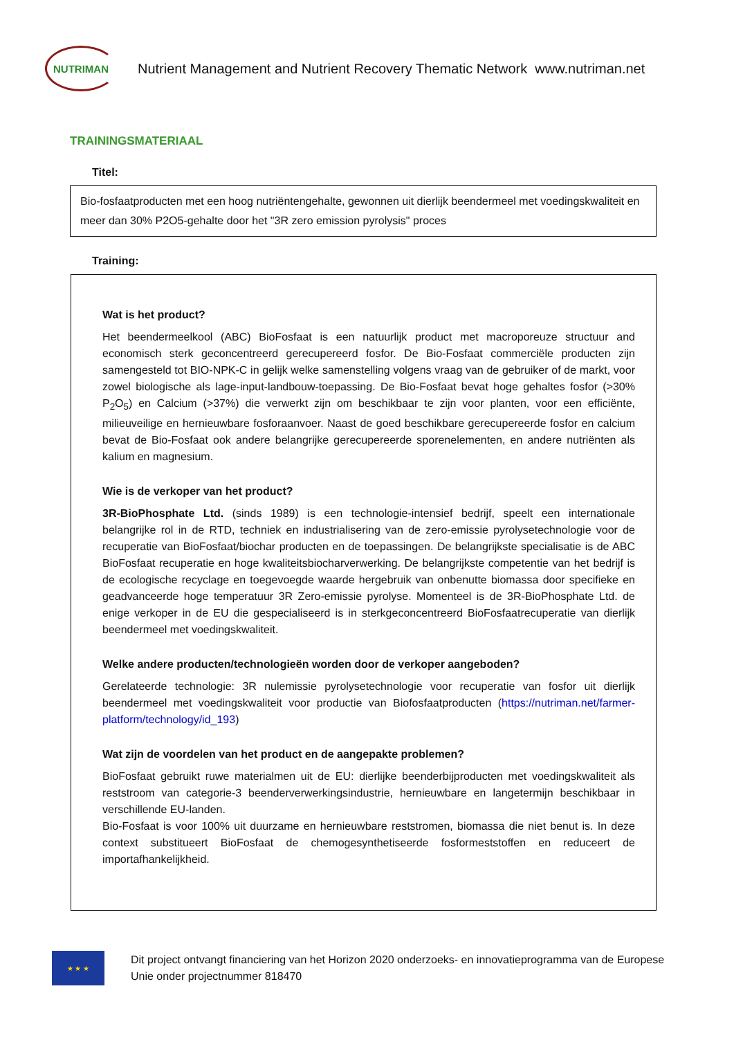NUTRIMAN
Nutrient Management and Nutrient Recovery Thematic Network www.nutriman.net
TRAININGSMATERIAAL
Titel:
Bio-fosfaatproducten met een hoog nutriëntengehalte, gewonnen uit dierlijk beendermeel met voedingskwaliteit en meer dan 30% P2O5-gehalte door het "3R zero emission pyrolysis" proces
Training:
Wat is het product?
Het beendermeelkool (ABC) BioFosfaat is een natuurlijk product met macroporeuze structuur and economisch sterk geconcentreerd gerecupereerd fosfor. De Bio-Fosfaat commerciële producten zijn samengesteld tot BIO-NPK-C in gelijk welke samenstelling volgens vraag van de gebruiker of de markt, voor zowel biologische als lage-input-landbouw-toepassing. De Bio-Fosfaat bevat hoge gehaltes fosfor (>30% P<sub>2</sub>O<sub>5</sub>) en Calcium (>37%) die verwerkt zijn om beschikbaar te zijn voor planten, voor een efficiënte, milieuveilige en hernieuwbare fosforaanvoer. Naast de goed beschikbare gerecupereerde fosfor en calcium bevat de Bio-Fosfaat ook andere belangrijke gerecupereerde sporenelementen, en andere nutriënten als kalium en magnesium.
Wie is de verkoper van het product?
3R-BioPhosphate Ltd. (sinds 1989) is een technologie-intensief bedrijf, speelt een internationale belangrijke rol in de RTD, techniek en industrialisering van de zero-emissie pyrolysetechnologie voor de recuperatie van BioFosfaat/biochar producten en de toepassingen. De belangrijkste specialisatie is de ABC BioFosfaat recuperatie en hoge kwaliteitsbiocharverwerking. De belangrijkste competentie van het bedrijf is de ecologische recyclage en toegevoegde waarde hergebruik van onbenutte biomassa door specifieke en geadvanceerde hoge temperatuur 3R Zero-emissie pyrolyse. Momenteel is de 3R-BioPhosphate Ltd. de enige verkoper in de EU die gespecialiseerd is in sterkgeconcentreerd BioFosfaatrecuperatie van dierlijk beendermeel met voedingskwaliteit.
Welke andere producten/technologieën worden door de verkoper aangeboden?
Gerelateerde technologie: 3R nulemissie pyrolysetechnologie voor recuperatie van fosfor uit dierlijk beendermeel met voedingskwaliteit voor productie van Biofosfaatproducten (https://nutriman.net/farmer-platform/technology/id_193)
Wat zijn de voordelen van het product en de aangepakte problemen?
BioFosfaat gebruikt ruwe materialmen uit de EU: dierlijke beenderbijproducten met voedingskwaliteit als reststroom van categorie-3 beenderverwerkingsindustrie, hernieuwbare en langetermijn beschikbaar in verschillende EU-landen.
Bio-Fosfaat is voor 100% uit duurzame en hernieuwbare reststromen, biomassa die niet benut is. In deze context substitueert BioFosfaat de chemogesynthetiseerde fosformeststoffen en reduceert de importafhankelijkheid.
★ ★ ★
Dit project ontvangt financiering van het Horizon 2020 onderzoeks- en innovatieprogramma van de Europese Unie onder projectnummer 818470